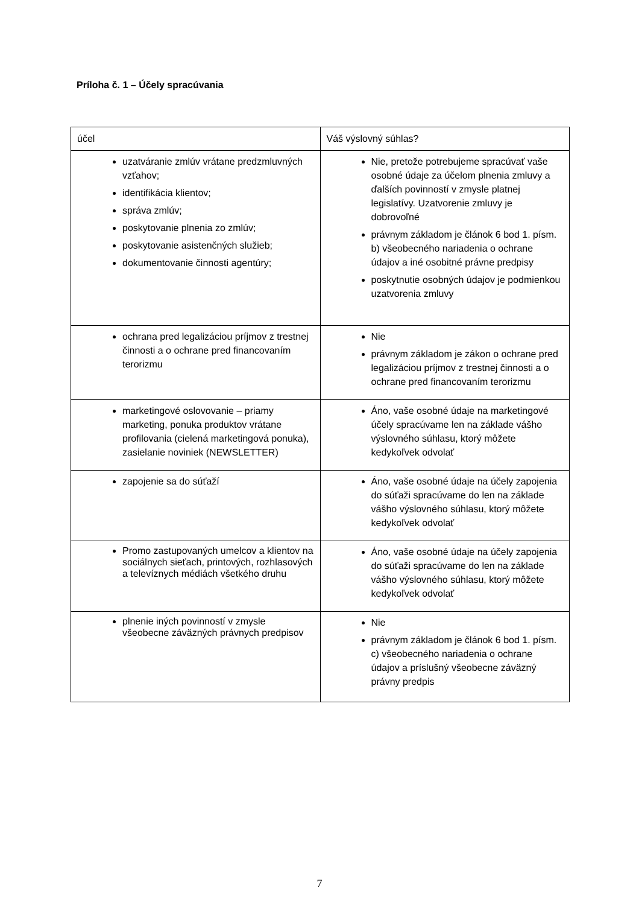Príloha č. 1 – Účely spracúvania
| účel | Váš výslovný súhlas? |
| --- | --- |
| uzatváranie zmlúv vrátane predzmluvných vzťahov; identifikácia klientov; správa zmlúv; poskytovanie plnenia zo zmlúv; poskytovanie asistenčných služieb; dokumentovanie činnosti agentúry; | Nie, pretože potrebujeme spracúvať vaše osobné údaje za účelom plnenia zmluvy a ďalších povinností v zmysle platnej legislatívy. Uzatvorenie zmluvy je dobrovoľné právnym základom je článok 6 bod 1. písm. b) všeobecného nariadenia o ochrane údajov a iné osobitné právne predpisy poskytnutie osobných údajov je podmienkou uzatvorenia zmluvy |
| ochrana pred legalizáciou príjmov z trestnej činnosti a o ochrane pred financovaním terorizmu | Nie právnym základom je zákon o ochrane pred legalizáciou príjmov z trestnej činnosti a o ochrane pred financovaním terorizmu |
| marketingové oslovovanie – priamy marketing, ponuka produktov vrátane profilovania (cielená marketingová ponuka), zasielanie noviniek (NEWSLETTER) | Áno, vaše osobné údaje na marketingové účely spracúvame len na základe vášho výslovného súhlasu, ktorý môžete kedykoľvek odvolať |
| zapojenie sa do súťaží | Áno, vaše osobné údaje na účely zapojenia do súťaži spracúvame do len na základe vášho výslovného súhlasu, ktorý môžete kedykoľvek odvolať |
| Promo zastupovaných umelcov a klientov na sociálnych sieťach, printových, rozhlasových a televíznych médiách všetkého druhu | Áno, vaše osobné údaje na účely zapojenia do súťaži spracúvame do len na základe vášho výslovného súhlasu, ktorý môžete kedykoľvek odvolať |
| plnenie iných povinností v zmysle všeobecne záväzných právnych predpisov | Nie právnym základom je článok 6 bod 1. písm. c) všeobecného nariadenia o ochrane údajov a príslušný všeobecne záväzný právny predpis |
7